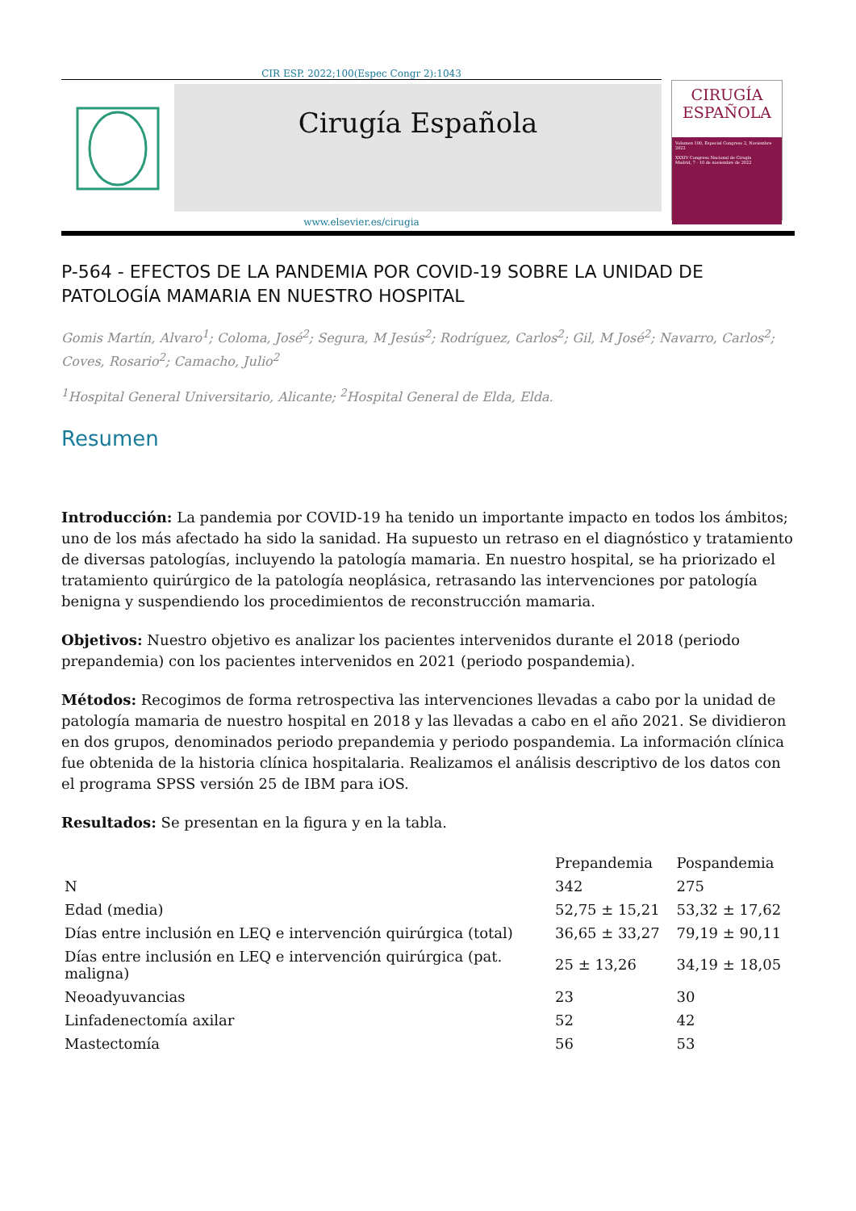CIR ESP. 2022;100(Espec Congr 2):1043
Cirugía Española
CIRUGÍA
ESPAÑOLA
Volumen 100, Especial Congreso 2, Noviembre 2022
XXXIV Congreso Nacional de Cirugía
Madrid, 7 - 10 de noviembre de 2022
www.elsevier.es/cirugia
P-564 - EFECTOS DE LA PANDEMIA POR COVID-19 SOBRE LA UNIDAD DE PATOLOGÍA MAMARIA EN NUESTRO HOSPITAL
Gomis Martín, Alvaro<sup>1</sup>; Coloma, José<sup>2</sup>; Segura, M Jesús<sup>2</sup>; Rodríguez, Carlos<sup>2</sup>; Gil, M José<sup>2</sup>; Navarro, Carlos<sup>2</sup>; Coves, Rosario<sup>2</sup>; Camacho, Julio<sup>2</sup>
<sup>1</sup> Hospital General Universitario, Alicante; <sup>2</sup>Hospital General de Elda, Elda.
Resumen
Introducción: La pandemia por COVID-19 ha tenido un importante impacto en todos los ámbitos; uno de los más afectado ha sido la sanidad. Ha supuesto un retraso en el diagnóstico y tratamiento de diversas patologías, incluyendo la patología mamaria. En nuestro hospital, se ha priorizado el tratamiento quirúrgico de la patología neoplásica, retrasando las intervenciones por patología benigna y suspendiendo los procedimientos de reconstrucción mamaria.
Objetivos: Nuestro objetivo es analizar los pacientes intervenidos durante el 2018 (periodo prepandemia) con los pacientes intervenidos en 2021 (periodo pospandemia).
Métodos: Recogimos de forma retrospectiva las intervenciones llevadas a cabo por la unidad de patología mamaria de nuestro hospital en 2018 y las llevadas a cabo en el año 2021. Se dividieron en dos grupos, denominados periodo prepandemia y periodo pospandemia. La información clínica fue obtenida de la historia clínica hospitalaria. Realizamos el análisis descriptivo de los datos con el programa SPSS versión 25 de IBM para iOS.
Resultados: Se presentan en la figura y en la tabla.
| | Prepandemia | Pospandemia |
| --- | --- | --- |
| N | 342 | 275 |
| Edad (media) | 52,75 ± 15,21 | 53,32 ± 17,62 |
| Días entre inclusión en LEQ e intervención quirúrgica (total) | 36,65 ± 33,27 | 79,19 ± 90,11 |
| Días entre inclusión en LEQ e intervención quirúrgica (pat. maligna) | 25 ± 13,26 | 34,19 ± 18,05 |
| Neoadyuvancias | 23 | 30 |
| Linfadenectomía axilar | 52 | 42 |
| Mastectomía | 56 | 53 |